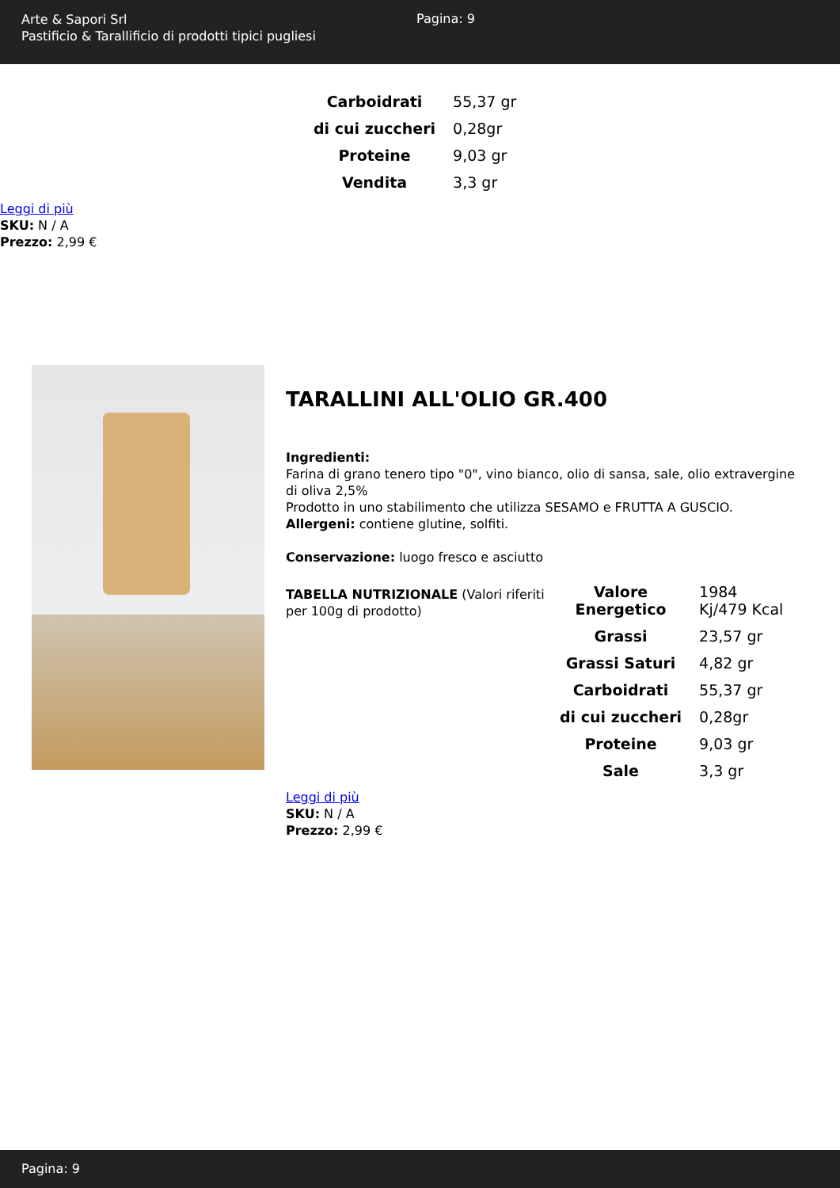Arte & Sapori Srl
Pastificio & Tarallificio di prodotti tipici pugliesi
Pagina: 9
| Carboidrati | 55,37 gr |
| di cui zuccheri | 0,28gr |
| Proteine | 9,03 gr |
| Vendita | 3,3 gr |
Leggi di più
SKU: N / A
Prezzo: 2,99 €
TARALLINI ALL'OLIO GR.400
Ingredienti:
Farina di grano tenero tipo "0", vino bianco, olio di sansa, sale, olio extravergine di oliva 2,5%
Prodotto in uno stabilimento che utilizza SESAMO e FRUTTA A GUSCIO.
Allergeni: contiene glutine, solfiti.
Conservazione: luogo fresco e asciutto
TABELLA NUTRIZIONALE (Valori riferiti per 100g di prodotto)
| Valore Energetico | 1984 Kj/479 Kcal |
| Grassi | 23,57 gr |
| Grassi Saturi | 4,82 gr |
| Carboidrati | 55,37 gr |
| di cui zuccheri | 0,28gr |
| Proteine | 9,03 gr |
| Sale | 3,3 gr |
Leggi di più
SKU: N / A
Prezzo: 2,99 €
Pagina: 9